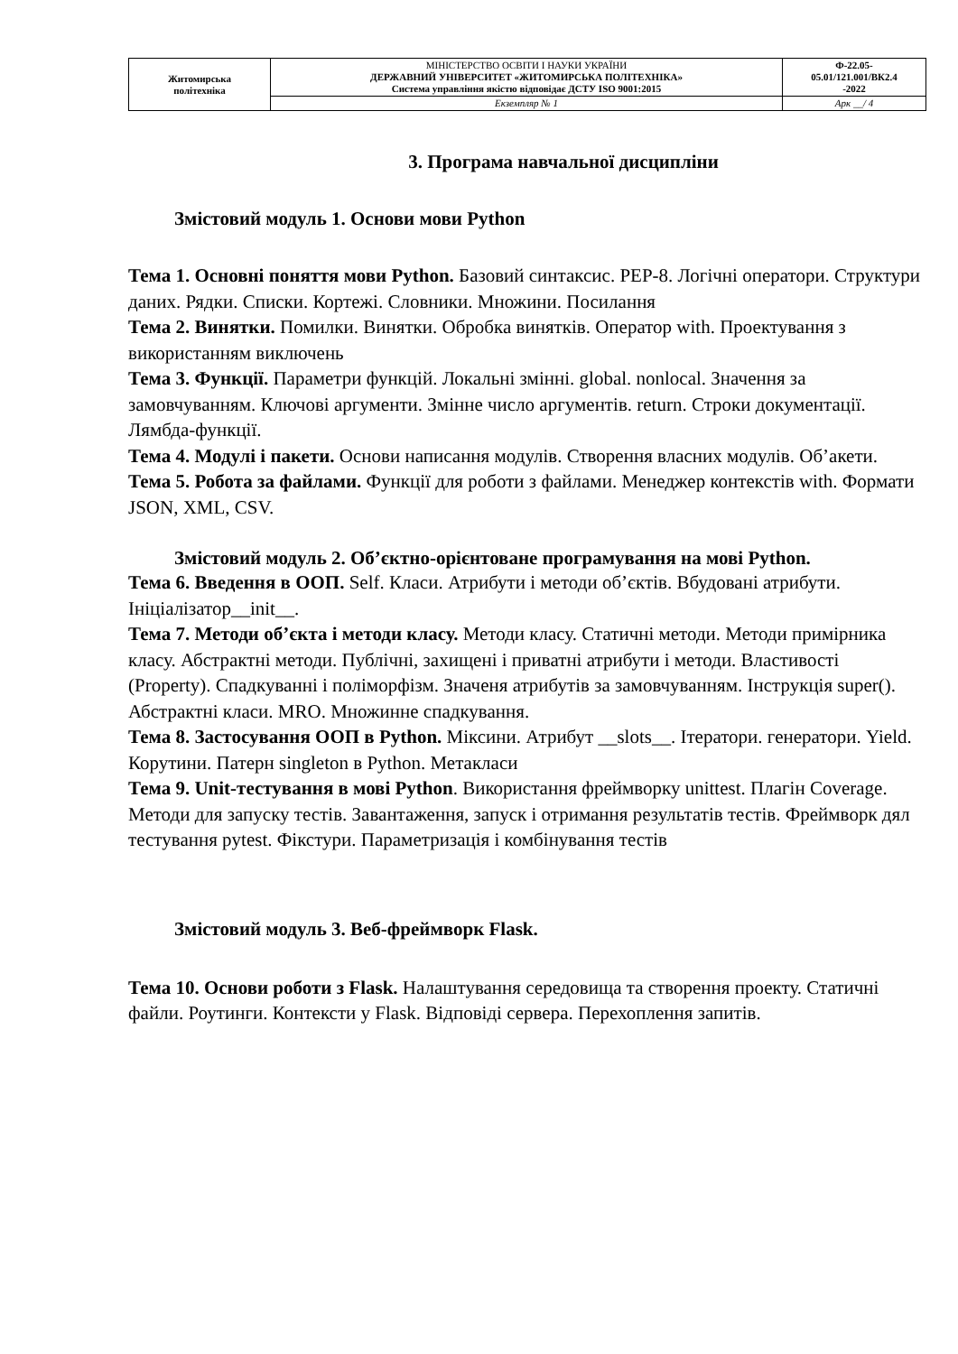| Житомирська політехніка | МІНІСТЕРСТВО ОСВІТИ І НАУКИ УКРАЇНИ ДЕРЖАВНИЙ УНІВЕРСИТЕТ «ЖИТОМИРСЬКА ПОЛІТЕХНІКА» Система управління якістю відповідає ДСТУ ISO 9001:2015 | Ф-22.05- 05.01/121.001/ВК2.4 -2022 |
| | Екземпляр № 1 | Арк __/ 4 |
3. Програма навчальної дисципліни
Змістовий модуль 1. Основи мови Python
Тема 1. Основні поняття мови Python. Базовий синтаксис. PEP-8. Логічні оператори. Структури даних. Рядки. Списки. Кортежі. Словники. Множини. Посилання
Тема 2. Винятки. Помилки. Винятки. Обробка винятків. Оператор with. Проектування з використанням виключень
Тема 3. Функції. Параметри функцій. Локальні змінні. global. nonlocal. Значення за замовчуванням. Ключові аргументи. Змінне число аргументів. return. Строки документації. Лямбда-функції.
Тема 4. Модулі і пакети. Основи написання модулів. Створення власних модулів. Об’акети.
Тема 5. Робота за файлами. Функції для роботи з файлами. Менеджер контекстів with. Формати JSON, XML, CSV.
Змістовий модуль 2. Об’єктно-орієнтоване програмування на мові Python.
Тема 6. Введення в ООП. Self. Класи. Атрибути і методи об’єктів. Вбудовані атрибути. Ініціалізатор__init__.
Тема 7. Методи об’єкта і методи класу. Методи класу. Статичні методи. Методи примірника класу. Абстрактні методи. Публічні, захищені і приватні атрибути і методи. Властивості (Property). Спадкуванні і поліморфізм. Значеня атрибутів за замовчуванням. Інструкція super(). Абстрактні класи. MRO. Множинне спадкування.
Тема 8. Застосування ООП в Python. Міксини. Атрибут __slots__. Ітератори. генератори. Yield. Корутини. Патерн singleton в Python. Метакласи
Тема 9. Unit-тестування в мові Python. Використання фреймворку unittest. Плагін Coverage. Методи для запуску тестів. Завантаження, запуск і отримання результатів тестів. Фреймворк дял тестування pytest. Фікстури. Параметризація і комбінування тестів
Змістовий модуль 3. Веб-фреймворк Flask.
Тема 10. Основи роботи з Flask. Налаштування середовища та створення проекту. Статичні файли. Роутинги. Контексти у Flask. Відповіді сервера. Перехоплення запитів.